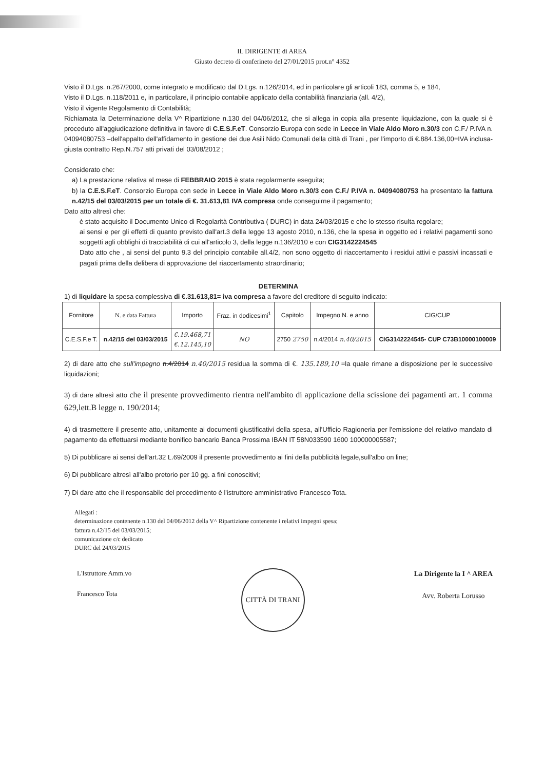IL DIRIGENTE di AREA
Giusto decreto di conferineto del 27/01/2015 prot.n° 4352
Visto il D.Lgs. n.267/2000, come integrato e modificato dal D.Lgs. n.126/2014, ed in particolare gli articoli 183, comma 5, e 184,
Visto il D.Lgs. n.118/2011 e, in particolare, il principio contabile applicato della contabilità finanziaria (all. 4/2),
Visto il vigente Regolamento di Contabilità;
Richiamata la Determinazione della V^ Ripartizione n.130 del 04/06/2012, che si allega in copia alla presente liquidazione, con la quale si è proceduto all'aggiudicazione definitiva in favore di C.E.S.F.eT. Consorzio Europa con sede in Lecce in Viale Aldo Moro n.30/3 con C.F./ P.IVA n. 04094080753 –dell'appalto dell'affidamento in gestione dei due Asili Nido Comunali della città di Trani , per l'importo di €.884.136,00=IVA inclusa- giusta contratto Rep.N.757 atti privati del 03/08/2012 ;
Considerato che:
a) La prestazione relativa al mese di FEBBRAIO 2015 è stata regolarmente eseguita;
b) la C.E.S.F.eT. Consorzio Europa con sede in Lecce in Viale Aldo Moro n.30/3 con C.F./ P.IVA n. 04094080753 ha presentato la fattura n.42/15 del 03/03/2015 per un totale di €. 31.613,81 IVA compresa onde conseguirne il pagamento;
Dato atto altresì che:
è stato acquisito il Documento Unico di Regolarità Contributiva ( DURC) in data 24/03/2015 e che lo stesso risulta regolare;
ai sensi e per gli effetti di quanto previsto dall'art.3 della legge 13 agosto 2010, n.136, che la spesa in oggetto ed i relativi pagamenti sono soggetti agli obblighi di tracciabilità di cui all'articolo 3, della legge n.136/2010 e con CIG3142224545
Dato atto che , ai sensi del punto 9.3 del principio contabile all.4/2, non sono oggetto di riaccertamento i residui attivi e passivi incassati e pagati prima della delibera di approvazione del riaccertamento straordinario;
DETERMINA
1) di liquidare la spesa complessiva di €.31.613,81= iva compresa a favore del creditore di seguito indicato:
| Fornitore | N. e data Fattura | Importo | Fraz. in dodicesimi<sup>1</sup> | Capitolo | Impegno N. e anno | CIG/CUP |
| --- | --- | --- | --- | --- | --- | --- |
| C.E.S.F.e T. | n.42/15 del 03/03/2015 | €.19.468,71 €.12.145,10 | NO | 2750 2750 | n.4/2014 n.40/2015 | CIG3142224545- CUP C73B10000100009 |
2) di dare atto che sull'impegno n.4/2014 n.40/2015 residua la somma di €. 135.189,10 =la quale rimane a disposizione per le successive liquidazioni;
3) di dare altresì atto che il presente provvedimento rientra nell'ambito di applicazione della scissione dei pagamenti art. 1 comma 629,lett.B legge n. 190/2014;
4) di trasmettere il presente atto, unitamente ai documenti giustificativi della spesa, all'Ufficio Ragioneria per l'emissione del relativo mandato di pagamento da effettuarsi mediante bonifico bancario Banca Prossima IBAN IT 58N033590 1600 100000005587;
5) Di pubblicare ai sensi dell'art.32 L.69/2009 il presente provvedimento ai fini della pubblicità legale,sull'albo on line;
6) Di pubblicare altresì all'albo pretorio per 10 gg. a fini conoscitivi;
7) Di dare atto che il responsabile del procedimento è l'istruttore amministrativo Francesco Tota.
Allegati :
determinazione contenente n.130 del 04/06/2012 della V^ Ripartizione contenente i relativi impegni spesa;
fattura n.42/15 del 03/03/2015;
comunicazione c/c dedicato
DURC del 24/03/2015
L'Istruttore Amm.vo
Francesco Tota
CITTÀ DI TRANI
La Dirigente la I ^ AREA
Avv. Roberta Lorusso